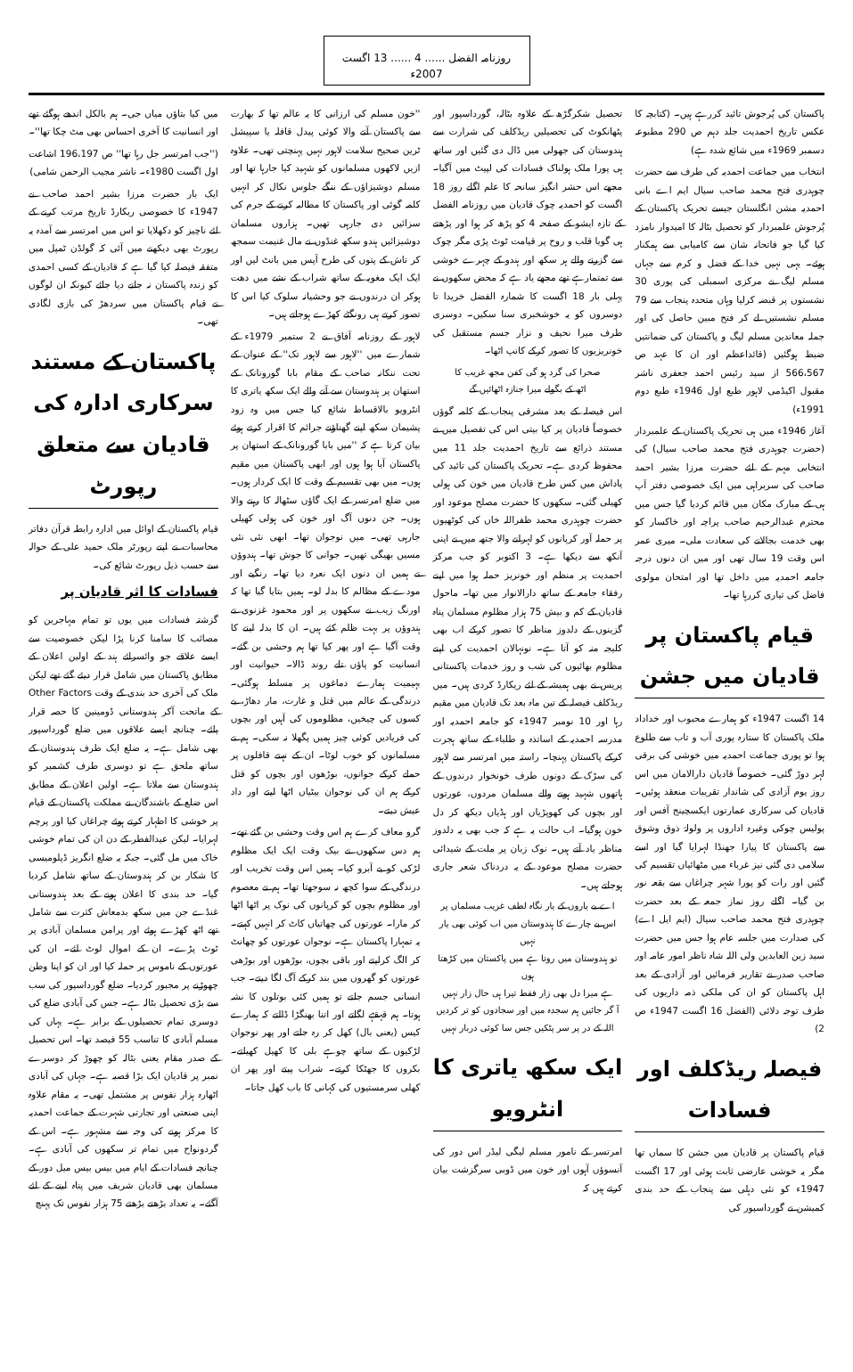روزنامہ الفضل ...... 4 ...... 13 اگست 2007ء
پاکستان کی پُرجوش تائید کررہے ہیں۔ (کتابچہ کا عکس تاریخ احمدیت جلد دہم ص 290 مطبوعہ دسمبر 1969ء میں شائع شدہ ہے)
انتخاب میں جماعت احمدیہ کی طرف سے حضرت چوہدری فتح محمد صاحب سیال ایم اے بانی احمدیہ مشن انگلستان جیسے تحریک پاکستان کے پُرجوش علمبردار کو تحصیل بٹالہ کا امیدوار نامزد کیا گیا جو فاتحانہ شان سے کامیابی سے ہمکنار ہوئے۔ یہی نہیں خدا کے فضل و کرم سے جہاں مسلم لیگ نے مرکزی اسمبلی کی پوری 30 نشستوں پر قبضہ کرلیا وہاں متحدہ پنجاب سے 79 مسلم نشستیں لے کر فتح مبین حاصل کی اور جملہ معاندین مسلم لیگ و پاکستان کی ضمانتیں ضبط ہوگئیں (قائداعظم اور ان کا عہد ص 566،567 از سید رئیس احمد جعفری ناشر مقبول اکیڈمی لاہور طبع اول 1946ء طبع دوم 1991ء)
آغاز 1946ء میں ہی تحریک پاکستان کے علمبردار (حضرت چوہدری فتح محمد صاحب سیال) کی انتخابی مہم کے لئے حضرت مرزا بشیر احمد صاحب کی سربراہی میں ایک خصوصی دفتر آپ ہی کے مبارک مکان میں قائم کردیا گیا جس میں محترم عبدالرحیم صاحب پراچہ اور خاکسار کو بھی خدمت بجالانے کی سعادت ملی۔ میری عمر اس وقت 19 سال تھی اور میں ان دنوں درجہ جامعہ احمدیہ میں داخل تھا اور امتحان مولوی فاضل کی تیاری کررہا تھا۔
قیام پاکستان پر قادیان میں جشن
14 اگست 1947ء کو ہمارے محبوب اور خداداد ملک پاکستان کا ستارہ پوری آب و تاب سے طلوع ہوا تو پوری جماعت احمدیہ میں خوشی کی برقی لہر دوڑ گئی۔ خصوصاً قادیان دارالامان میں اس روز یوم آزادی کی شاندار تقریبات منعقد ہوئیں۔ قادیان کی سرکاری عمارتوں ایکسچینج آفس اور پولیس چوکی وغیرہ اداروں پر ولولۂ ذوق وشوق سے پاکستان کا پیارا جھنڈا لہرایا گیا اور اسے سلامی دی گئی نیز غرباء میں مٹھائیاں تقسیم کی گئیں اور رات کو پورا شہر چراغاں سے بقعہ نور بن گیا۔ اگلے روز نماز جمعہ کے بعد حضرت چوہدری فتح محمد صاحب سیال (ایم ایل اے) کی صدارت میں جلسہ عام ہوا جس میں حضرت سید زین العابدین ولی اللہ شاہ ناظر امور عامہ اور صاحب صدر نے تقاریر فرمائیں اور آزادی کے بعد اہل پاکستان کو ان کی ملکی ذمہ داریوں کی طرف توجہ دلائی (الفضل 16 اگست 1947ء ص 2)
فیصلہ ریڈکلف اور فسادات
قیام پاکستان پر قادیان میں جشن کا سماں تھا مگر یہ خوشی عارضی ثابت ہوئی اور 17 اگست 1947ء کو نئی دہلی سے پنجاب کے حد بندی کمیشن نے گورداسپور کی
تحصیل شکرگڑھ کے علاوہ بٹالہ، گورداسپور اور پٹھانکوٹ کی تحصیلیں ریڈکلف کی شرارت سے ہندوستان کی جھولی میں ڈال دی گئیں اور ساتھ ہی پورا ملک ہولناک فسادات کی لپیٹ میں آگیا۔ مجھے اس حشر انگیز سانحہ کا علم اگلے روز 18 اگست کو احمدیہ چوک قادیان میں روزنامہ الفضل کے تازہ ایشو کے صفحہ 4 کو پڑھ کر ہوا اور پڑھتے ہی گویا قلب و روح پر قیامت ٹوٹ پڑی مگر چوک سے گزرنے والے ہر سکھ اور ہندو کے چہرے خوشی سے تمتمارہے تھے مجھے یاد ہے کہ محض سکھوں نے پہلی بار 18 اگست کا شمارہ الفضل خریدا تا دوسروں کو یہ خوشخبری سنا سکیں۔ دوسری طرف میرا نحیف و نزار جسم مستقبل کی خونریزیوں کا تصور کرکے کانپ اٹھا۔
صحرا کی گرد ہو گی کفن مجھ غریب کا
اٹھ کے بگولے میرا جنازہ اٹھائیں گے
اس فیصلہ کے بعد مشرقی پنجاب کے کلمہ گوؤں خصوصاً قادیان پر کیا بیتی اس کی تفصیل میں نے مستند ذرائع سے تاریخ احمدیت جلد 11 میں محفوظ کردی ہے۔ تحریک پاکستان کی تائید کی پاداش میں کس طرح قادیان میں خون کی ہولی کھیلی گئی۔ سکھوں کا حضرت مصلح موعود اور حضرت چوہدری محمد ظفراللہ خاں کی کوٹھیوں پر حملہ آور کرپانوں کو لہرانے والا جتھہ میں نے اپنی آنکھ سے دیکھا ہے۔ 3 اکتوبر کو جب مرکز احمدیت پر منظم اور خونریز حملہ ہوا میں اپنے رفقاء جامعہ کے ساتھ دارالانوار میں تھا۔ ماحول قادیان کے کم و بیش 75 ہزار مظلوم مسلمان پناہ گزینوں کے دلدوز مناظر کا تصور کرکے اب بھی کلیجہ منہ کو آتا ہے۔ نونہالان احمدیت کی اپنے مظلوم بھائیوں کی شب و روز خدمات پاکستانی پریس نے بھی ہمیشہ کے لئے ریکارڈ کردی ہیں۔ میں ریڈکلف فیصلہ کے تین ماہ بعد تک قادیان میں مقیم رہا اور 10 نومبر 1947ء کو جامعہ احمدیہ اور مدرسہ احمدیہ کے اساتذہ و طلباء کے ساتھ ہجرت کرکے پاکستان پہنچا۔ راستہ میں امرتسر سے لاہور کی سڑک کے دونوں طرف خونخوار درندوں کے ہاتھوں شہید ہونے والے مسلمان مردوں، عورتوں اور بچوں کی کھوپڑیاں اور ہڈیاں دیکھ کر دل خون ہوگیا۔ اب حالت یہ ہے کہ جب بھی یہ دلدوز مناظر یاد آتے ہیں۔ نوک زبان پر ملت کے شیدائی حضرت مصلح موعود کے یہ دردناک شعر جاری ہوجاتے ہیں۔
اے بے یاروں کے یار نگاہ لطف غریب مسلماں پر
اس بے چارے کا ہندوستان میں اب کوئی بھی یار نہیں
تو ہندوستان میں روتا ہے میں پاکستان میں کڑھتا ہوں
ہے میرا دل بھی زار فقط تیرا ہی حال زار نہیں
آ گر جائیں ہم سجدہ میں اور سجادوں کو تر کردیں
اللہ کے در پر سر پٹکیں جس سا کوئی دربار نہیں
ایک سکھ یاتری کا انٹرویو
امرتسر کے نامور مسلم لیگی لیڈر اس دور کی آنسوؤں آہوں اور خون میں ڈوبی سرگزشت بیان کرتے ہیں کہ
''خون مسلم کی ارزانی کا یہ عالم تھا کہ بھارت سے پاکستان آنے والا کوئی پیدل قافلہ یا سپیشل ٹرین صحیح سلامت لاہور نہیں پہنچتی تھی۔ علاوہ ازیں لاکھوں مسلمانوں کو شہید کیا جارہا تھا اور مسلم دوشیزاؤں کے ننگے جلوس نکال کر انہیں کلمہ گوئی اور پاکستان کا مطالبہ کرنے کے جرم کی سزائیں دی جارہی تھیں۔ ہزاروں مسلمان دوشیزائیں ہندو سکھ غنڈوں نے مال غنیمت سمجھ کر تاش کے پتوں کی طرح آپس میں بانٹ لیں اور ایک ایک مغویہ کے ساتھ شراب کے نشے میں دھت ہوکر ان درندوں نے جو وحشیانہ سلوک کیا اس کا تصور کرتے ہی رونگٹے کھڑے ہوجاتے ہیں۔
لاہور کے روزنامہ آفاق نے 2 ستمبر 1979ء کے شمارے میں ''لاہور سے لاہور تک'' کے عنوان کے تحت ننکانہ صاحب کے مقام بابا گورونانک کے استھان پر ہندوستان سے آنے والے ایک سکھ یاتری کا انٹرویو بالاقساط شائع کیا جس میں وہ زود پشیمان سکھ اپنے گھناؤنے جرائم کا اقرار کرتے ہوئے بیان کرتا ہے کہ ''میں بابا گورونانک کے استھان پر پاکستان آیا ہوا ہوں اور ابھی پاکستان میں مقیم ہوں۔ میں بھی تقسیم کے وقت کا ایک کردار ہوں۔ میں ضلع امرتسر کے ایک گاؤں سٹھالہ کا رہنے والا ہوں۔ جن دنوں آگ اور خون کی ہولی کھیلی جارہی تھی۔ میں نوجوان تھا۔ ابھی نئی نئی مسیں بھیگی تھیں۔ جوانی کا جوش تھا۔ ہندوؤں نے ہمیں ان دنوں ایک نعرہ دیا تھا۔ رنگیے اور مودے کے مظالم کا بدلہ لو۔ ہمیں بتایا گیا تھا کہ اورنگ زیب نے سکھوں پر اور محمود غزنوی نے ہندوؤں پر بہت ظلم کئے ہیں۔ ان کا بدلہ لینے کا وقت آگیا ہے اور پھر کیا تھا ہم وحشی بن گئے۔ انسانیت کو پاؤں تلے روند ڈالا۔ حیوانیت اور بہیمیت ہمارے دماغوں پر مسلط ہوگئی۔ درندگی کے عالم میں قتل و غارت، مار دھاڑ، بے کسوں کی چیخیں، مظلوموں کی آہیں اور بچوں کی فریادیں کوئی چیز ہمیں پگھلا نہ سکی۔ ہم نے مسلمانوں کو خوب لوٹا۔ ان کے نہتے قافلوں پر حملے کرکے جوانوں، بوڑھوں اور بچوں کو قتل کرکے ہم ان کی نوجوان بیٹیاں اٹھا لیتے اور داد عیش دیتے۔
گرو معاف کرے ہم اس وقت وحشی بن گئے تھے۔ ہم دس سکھوں نے بیک وقت ایک ایک مظلوم لڑکی کو بے آبرو کیا۔ ہمیں اس وقت تخریب اور درندگی کے سوا کچھ نہ سوجھتا تھا۔ ہم نے معصوم اور مظلوم بچوں کو کرپانوں کی نوک پر اٹھا اٹھا کر مارا۔ عورتوں کی چھاتیاں کاٹ کر انہیں کہتے۔ یہ تمہارا پاکستان ہے۔ نوجوان عورتوں کو چھانٹ کر الگ کرلیتے اور باقی بچوں، بوڑھوں اور بوڑھی عورتوں کو گھروں میں بند کرکے آگ لگا دیتے۔ جب انسانی جسم جلتے تو ہمیں کئی بوتلوں کا نشہ ہوتا۔ ہم قہقہے لگاتے اور اتنا بھنگڑا ڈالتے کہ ہمارے کیس (یعنی بال) کھل کر رہ جاتے اور پھر نوجوان لڑکیوں کے ساتھ چوہے بلی کا کھیل کھیلتے۔ بکروں کا جھٹکا کرتے۔ شراب پیتے اور پھر ان کھلی سرمستیوں کی کہانی کا باب کھل جاتا۔
میں کیا بتاؤں میاں جی۔ ہم بالکل اندھے ہوگئے تھے اور انسانیت کا آخری احساس بھی مٹ چکا تھا''۔
(''جب امرتسر جل رہا تھا'' ص 196،197 اشاعت اول اگست 1980ء۔ ناشر مجیب الرحمن شامی)
ایک بار حضرت مرزا بشیر احمد صاحب نے 1947ء کا خصوصی ریکارڈ تاریخ مرتب کرنے کے لئے ناچیز کو دکھلایا تو اس میں امرتسر سے آمدہ یہ رپورٹ بھی دیکھنے میں آئی کہ گولڈن ٹمپل میں متفقہ فیصلہ کیا گیا ہے کہ قادیان کے کسی احمدی کو زندہ پاکستان نہ جانے دیا جائے کیونکہ ان لوگوں نے قیام پاکستان میں سردھڑ کی بازی لگادی تھی۔
پاکستان کے مستند سرکاری ادارہ کی قادیان سے متعلق رپورٹ
قیام پاکستان کے اوائل میں ادارہ رابطہ قرآن دفاتر محاسبات نے اپنے رپورٹر ملک حمید علی کے حوالہ سے حسب ذیل رپورٹ شائع کی۔
فسادات کا اثر قادیان پر
گزشتہ فسادات میں یوں تو تمام مہاجرین کو مصائب کا سامنا کرنا پڑا لیکن خصوصیت سے ایسے علاقے جو وائسرائے ہند کے اولین اعلان کے مطابق پاکستان میں شامل قرار دیئے گئے تھے لیکن ملک کی آخری حد بندی کے وقت Other Factors کے ماتحت آکر ہندوستانی ڈومینین کا حصہ قرار پائے۔ چنانچہ ایسے علاقوں میں ضلع گورداسپور بھی شامل ہے۔ یہ ضلع ایک طرف ہندوستان کے ساتھ ملحق ہے تو دوسری طرف کشمیر کو ہندوستان سے ملاتا ہے۔ اولین اعلان کے مطابق اس ضلع کے باشندگان نے مملکت پاکستان کے قیام پر خوشی کا اظہار کرتے ہوئے چراغاں کیا اور پرچم لہرایا۔ لیکن عیدالفطر کے دن ان کی تمام خوشی خاک میں مل گئی۔ جبکہ یہ ضلع انگریز ڈپلومیسی کا شکار بن کر ہندوستان کے ساتھ شامل کردیا گیا۔ حد بندی کا اعلان ہونے کے بعد ہندوستانی غنڈے جن میں سکھ بدمعاش کثرت سے شامل تھے اٹھ کھڑے ہوئے اور پرامن مسلمان آبادی پر ٹوٹ پڑے۔ ان کے اموال لوٹ لئے۔ ان کی عورتوں کے ناموس پر حملہ کیا اور ان کو اپنا وطن چھوڑنے پر مجبور کردیا۔ ضلع گورداسپور کی سب سے بڑی تحصیل بٹالہ ہے۔ جس کی آبادی ضلع کی دوسری تمام تحصیلوں کے برابر ہے۔ یہاں کی مسلم آبادی کا تناسب 55 فیصد تھا۔ اس تحصیل کے صدر مقام یعنی بٹالہ کو چھوڑ کر دوسرے نمبر پر قادیان ایک بڑا قصبہ ہے۔ جہاں کی آبادی اٹھارہ ہزار نفوس پر مشتمل تھی۔ یہ مقام علاوہ اپنی صنعتی اور تجارتی شہرت کے جماعت احمدیہ کا مرکز ہونے کی وجہ سے مشہور ہے۔ اس کے گردونواح میں تمام تر سکھوں کی آبادی ہے۔ چنانچہ فسادات کے ایام میں بیس بیس میل دور کے مسلمان بھی قادیان شریف میں پناہ لینے کے لئے آگئے۔ یہ تعداد بڑھتے بڑھتے 75 ہزار نفوس تک پہنچ